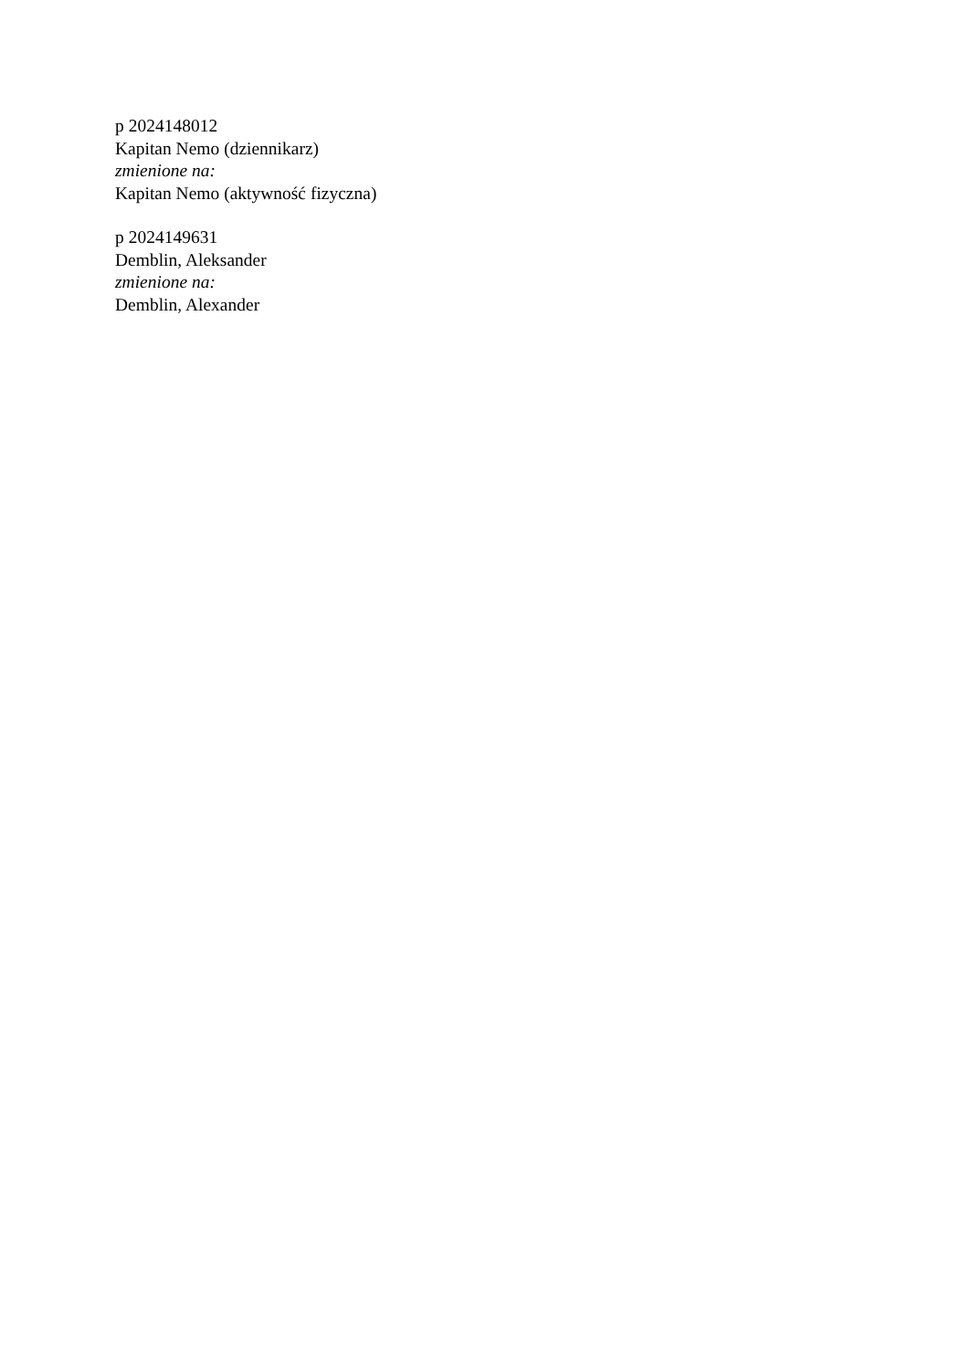p 2024148012
Kapitan Nemo (dziennikarz)
zmienione na:
Kapitan Nemo (aktywność fizyczna)
p 2024149631
Demblin, Aleksander
zmienione na:
Demblin, Alexander